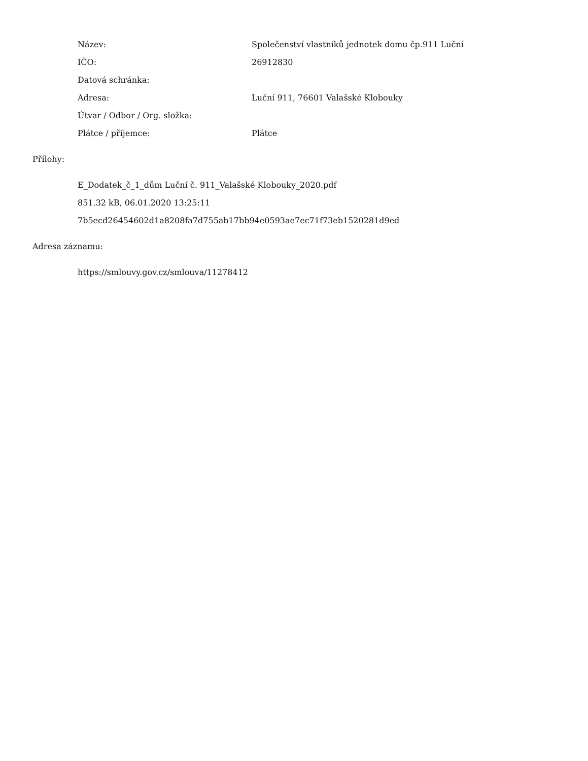| Název: | Společenství vlastníků jednotek domu čp.911 Luční |
| IČO: | 26912830 |
| Datová schránka: | |
| Adresa: | Luční 911, 76601 Valašské Klobouky |
| Útvar / Odbor / Org. složka: | |
| Plátce / příjemce: | Plátce |
Přílohy:
E_Dodatek_č_1_dům Luční č. 911_Valašské Klobouky_2020.pdf
851.32 kB, 06.01.2020 13:25:11
7b5ecd26454602d1a8208fa7d755ab17bb94e0593ae7ec71f73eb1520281d9ed
Adresa záznamu:
https://smlouvy.gov.cz/smlouva/11278412